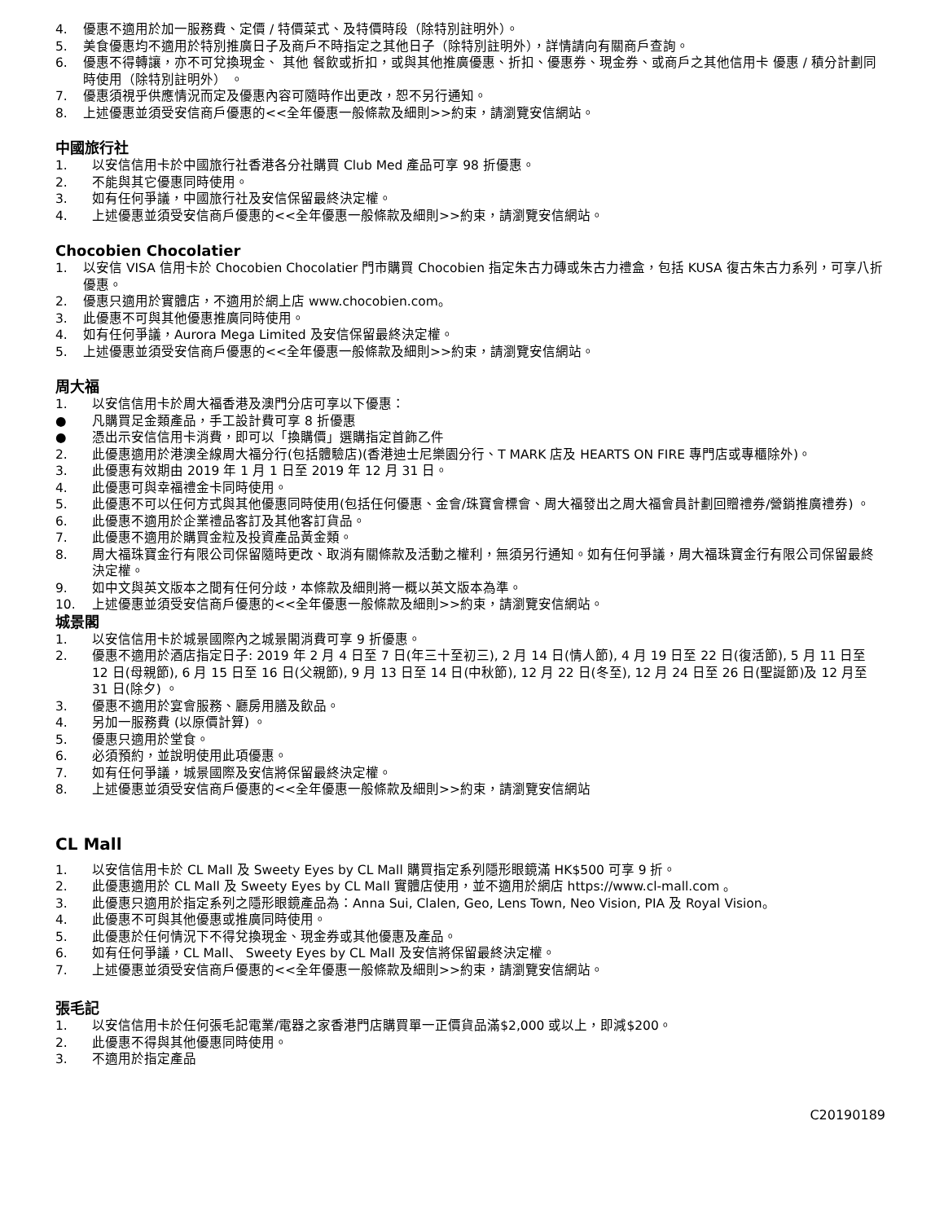4. 優惠不適用於加一服務費、定價 / 特價菜式、及特價時段（除特別註明外）。
5. 美食優惠均不適用於特別推廣日子及商戶不時指定之其他日子（除特別註明外），詳情請向有關商戶查詢。
6. 優惠不得轉讓，亦不可兌換現金、 其他 餐飲或折扣，或與其他推廣優惠、折扣、優惠券、現金券、或商戶之其他信用卡 優惠 / 積分計劃同時使用（除特別註明外） 。
7. 優惠須視乎供應情況而定及優惠內容可隨時作出更改，恕不另行通知。
8. 上述優惠並須受安信商戶優惠的<<全年優惠一般條款及細則>>約束，請瀏覽安信網站。
中國旅行社
1. 以安信信用卡於中國旅行社香港各分社購買 Club Med 產品可享 98 折優惠。
2. 不能與其它優惠同時使用。
3. 如有任何爭議，中國旅行社及安信保留最終決定權。
4. 上述優惠並須受安信商戶優惠的<<全年優惠一般條款及細則>>約束，請瀏覽安信網站。
Chocobien Chocolatier
1. 以安信 VISA 信用卡於 Chocobien Chocolatier 門市購買 Chocobien 指定朱古力磚或朱古力禮盒，包括 KUSA 復古朱古力系列，可享八折優惠。
2. 優惠只適用於實體店，不適用於網上店 www.chocobien.com。
3. 此優惠不可與其他優惠推廣同時使用。
4. 如有任何爭議，Aurora Mega Limited 及安信保留最終決定權。
5. 上述優惠並須受安信商戶優惠的<<全年優惠一般條款及細則>>約束，請瀏覽安信網站。
周大福
1. 以安信信用卡於周大福香港及澳門分店可享以下優惠：
● 凡購買足金類產品，手工設計費可享 8 折優惠
● 憑出示安信信用卡消費，即可以「換購價」選購指定首飾乙件
2. 此優惠適用於港澳全線周大福分行(包括體驗店)(香港迪士尼樂園分行、T MARK 店及 HEARTS ON FIRE 專門店或專櫃除外)。
3. 此優惠有效期由 2019 年 1 月 1 日至 2019 年 12 月 31 日。
4. 此優惠可與幸福禮金卡同時使用。
5. 此優惠不可以任何方式與其他優惠同時使用(包括任何優惠、金會/珠寶會標會、周大福發出之周大福會員計劃回贈禮券/營銷推廣禮券) 。
6. 此優惠不適用於企業禮品客訂及其他客訂貨品。
7. 此優惠不適用於購買金粒及投資產品黃金類。
8. 周大福珠寶金行有限公司保留隨時更改、取消有關條款及活動之權利，無須另行通知。如有任何爭議，周大福珠寶金行有限公司保留最終決定權。
9. 如中文與英文版本之間有任何分歧，本條款及細則將一概以英文版本為準。
10. 上述優惠並須受安信商戶優惠的<<全年優惠一般條款及細則>>約束，請瀏覽安信網站。
城景閣
1. 以安信信用卡於城景國際內之城景閣消費可享 9 折優惠。
2. 優惠不適用於酒店指定日子: 2019 年 2 月 4 日至 7 日(年三十至初三), 2 月 14 日(情人節), 4 月 19 日至 22 日(復活節), 5 月 11 日至 12 日(母親節), 6 月 15 日至 16 日(父親節), 9 月 13 日至 14 日(中秋節), 12 月 22 日(冬至), 12 月 24 日至 26 日(聖誕節)及 12 月至 31 日(除夕) 。
3. 優惠不適用於宴會服務、廳房用膳及飲品。
4. 另加一服務費 (以原價計算) 。
5. 優惠只適用於堂食。
6. 必須預約，並說明使用此項優惠。
7. 如有任何爭議，城景國際及安信將保留最終決定權。
8. 上述優惠並須受安信商戶優惠的<<全年優惠一般條款及細則>>約束，請瀏覽安信網站
CL Mall
1. 以安信信用卡於 CL Mall 及 Sweety Eyes by CL Mall 購買指定系列隱形眼鏡滿 HK$500 可享 9 折。
2. 此優惠適用於 CL Mall 及 Sweety Eyes by CL Mall 實體店使用，並不適用於網店 https://www.cl-mall.com 。
3. 此優惠只適用於指定系列之隱形眼鏡產品為：Anna Sui, Clalen, Geo, Lens Town, Neo Vision, PIA 及 Royal Vision。
4. 此優惠不可與其他優惠或推廣同時使用。
5. 此優惠於任何情況下不得兌換現金、現金券或其他優惠及產品。
6. 如有任何爭議，CL Mall、 Sweety Eyes by CL Mall 及安信將保留最終決定權。
7. 上述優惠並須受安信商戶優惠的<<全年優惠一般條款及細則>>約束，請瀏覽安信網站。
張毛記
1. 以安信信用卡於任何張毛記電業/電器之家香港門店購買單一正價貨品滿$2,000 或以上，即減$200。
2. 此優惠不得與其他優惠同時使用。
3. 不適用於指定產品
C20190189